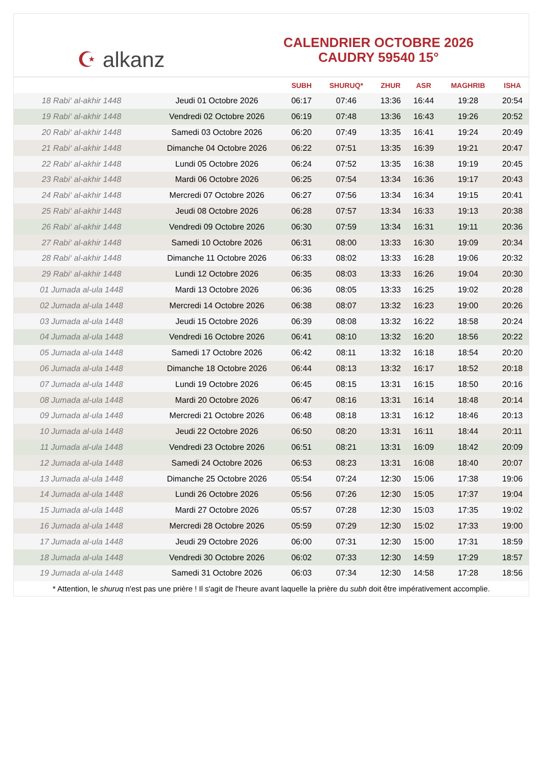☪ alkanz
CALENDRIER OCTOBRE 2026
CAUDRY 59540 15°
| | | SUBH | SHURUQ* | ZHUR | ASR | MAGHRIB | ISHA |
| --- | --- | --- | --- | --- | --- | --- | --- |
| 18 Rabi‘ al-akhir 1448 | Jeudi 01 Octobre 2026 | 06:17 | 07:46 | 13:36 | 16:44 | 19:28 | 20:54 |
| 19 Rabi‘ al-akhir 1448 | Vendredi 02 Octobre 2026 | 06:19 | 07:48 | 13:36 | 16:43 | 19:26 | 20:52 |
| 20 Rabi‘ al-akhir 1448 | Samedi 03 Octobre 2026 | 06:20 | 07:49 | 13:35 | 16:41 | 19:24 | 20:49 |
| 21 Rabi‘ al-akhir 1448 | Dimanche 04 Octobre 2026 | 06:22 | 07:51 | 13:35 | 16:39 | 19:21 | 20:47 |
| 22 Rabi‘ al-akhir 1448 | Lundi 05 Octobre 2026 | 06:24 | 07:52 | 13:35 | 16:38 | 19:19 | 20:45 |
| 23 Rabi‘ al-akhir 1448 | Mardi 06 Octobre 2026 | 06:25 | 07:54 | 13:34 | 16:36 | 19:17 | 20:43 |
| 24 Rabi‘ al-akhir 1448 | Mercredi 07 Octobre 2026 | 06:27 | 07:56 | 13:34 | 16:34 | 19:15 | 20:41 |
| 25 Rabi‘ al-akhir 1448 | Jeudi 08 Octobre 2026 | 06:28 | 07:57 | 13:34 | 16:33 | 19:13 | 20:38 |
| 26 Rabi‘ al-akhir 1448 | Vendredi 09 Octobre 2026 | 06:30 | 07:59 | 13:34 | 16:31 | 19:11 | 20:36 |
| 27 Rabi‘ al-akhir 1448 | Samedi 10 Octobre 2026 | 06:31 | 08:00 | 13:33 | 16:30 | 19:09 | 20:34 |
| 28 Rabi‘ al-akhir 1448 | Dimanche 11 Octobre 2026 | 06:33 | 08:02 | 13:33 | 16:28 | 19:06 | 20:32 |
| 29 Rabi‘ al-akhir 1448 | Lundi 12 Octobre 2026 | 06:35 | 08:03 | 13:33 | 16:26 | 19:04 | 20:30 |
| 01 Jumada al-ula 1448 | Mardi 13 Octobre 2026 | 06:36 | 08:05 | 13:33 | 16:25 | 19:02 | 20:28 |
| 02 Jumada al-ula 1448 | Mercredi 14 Octobre 2026 | 06:38 | 08:07 | 13:32 | 16:23 | 19:00 | 20:26 |
| 03 Jumada al-ula 1448 | Jeudi 15 Octobre 2026 | 06:39 | 08:08 | 13:32 | 16:22 | 18:58 | 20:24 |
| 04 Jumada al-ula 1448 | Vendredi 16 Octobre 2026 | 06:41 | 08:10 | 13:32 | 16:20 | 18:56 | 20:22 |
| 05 Jumada al-ula 1448 | Samedi 17 Octobre 2026 | 06:42 | 08:11 | 13:32 | 16:18 | 18:54 | 20:20 |
| 06 Jumada al-ula 1448 | Dimanche 18 Octobre 2026 | 06:44 | 08:13 | 13:32 | 16:17 | 18:52 | 20:18 |
| 07 Jumada al-ula 1448 | Lundi 19 Octobre 2026 | 06:45 | 08:15 | 13:31 | 16:15 | 18:50 | 20:16 |
| 08 Jumada al-ula 1448 | Mardi 20 Octobre 2026 | 06:47 | 08:16 | 13:31 | 16:14 | 18:48 | 20:14 |
| 09 Jumada al-ula 1448 | Mercredi 21 Octobre 2026 | 06:48 | 08:18 | 13:31 | 16:12 | 18:46 | 20:13 |
| 10 Jumada al-ula 1448 | Jeudi 22 Octobre 2026 | 06:50 | 08:20 | 13:31 | 16:11 | 18:44 | 20:11 |
| 11 Jumada al-ula 1448 | Vendredi 23 Octobre 2026 | 06:51 | 08:21 | 13:31 | 16:09 | 18:42 | 20:09 |
| 12 Jumada al-ula 1448 | Samedi 24 Octobre 2026 | 06:53 | 08:23 | 13:31 | 16:08 | 18:40 | 20:07 |
| 13 Jumada al-ula 1448 | Dimanche 25 Octobre 2026 | 05:54 | 07:24 | 12:30 | 15:06 | 17:38 | 19:06 |
| 14 Jumada al-ula 1448 | Lundi 26 Octobre 2026 | 05:56 | 07:26 | 12:30 | 15:05 | 17:37 | 19:04 |
| 15 Jumada al-ula 1448 | Mardi 27 Octobre 2026 | 05:57 | 07:28 | 12:30 | 15:03 | 17:35 | 19:02 |
| 16 Jumada al-ula 1448 | Mercredi 28 Octobre 2026 | 05:59 | 07:29 | 12:30 | 15:02 | 17:33 | 19:00 |
| 17 Jumada al-ula 1448 | Jeudi 29 Octobre 2026 | 06:00 | 07:31 | 12:30 | 15:00 | 17:31 | 18:59 |
| 18 Jumada al-ula 1448 | Vendredi 30 Octobre 2026 | 06:02 | 07:33 | 12:30 | 14:59 | 17:29 | 18:57 |
| 19 Jumada al-ula 1448 | Samedi 31 Octobre 2026 | 06:03 | 07:34 | 12:30 | 14:58 | 17:28 | 18:56 |
* Attention, le shuruq n'est pas une prière ! Il s'agit de l'heure avant laquelle la prière du subh doit être impérativement accomplie.